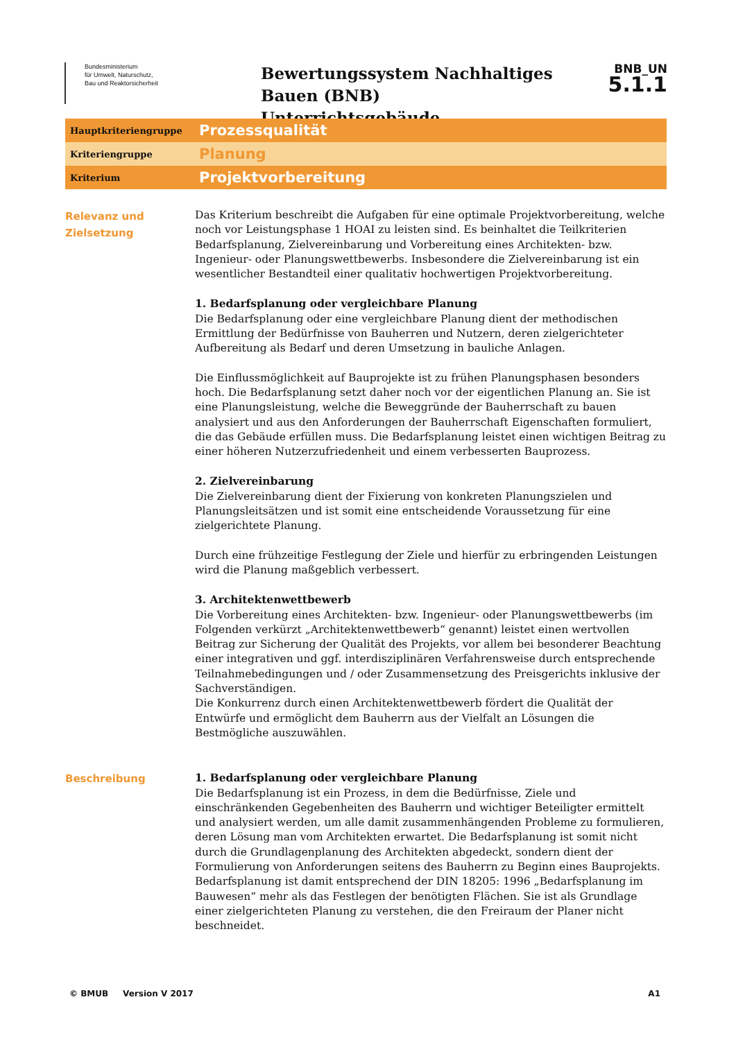Bundesministerium
für Umwelt, Naturschutz,
Bau und Reaktorsicherheit
Bewertungssystem Nachhaltiges Bauen (BNB)
Unterrichtsgebäude
BNB_UN
5.1.1
Hauptkriteriengruppe
Prozessqualität
Kriteriengruppe
Planung
Kriterium
Projektvorbereitung
Relevanz und Zielsetzung
Das Kriterium beschreibt die Aufgaben für eine optimale Projektvorbereitung, welche noch vor Leistungsphase 1 HOAI zu leisten sind. Es beinhaltet die Teilkriterien Bedarfsplanung, Zielvereinbarung und Vorbereitung eines Architekten- bzw. Ingenieur- oder Planungswettbewerbs. Insbesondere die Zielvereinbarung ist ein wesentlicher Bestandteil einer qualitativ hochwertigen Projektvorbereitung.
1. Bedarfsplanung oder vergleichbare Planung
Die Bedarfsplanung oder eine vergleichbare Planung dient der methodischen Ermittlung der Bedürfnisse von Bauherren und Nutzern, deren zielgerichteter Aufbereitung als Bedarf und deren Umsetzung in bauliche Anlagen.
Die Einflussmöglichkeit auf Bauprojekte ist zu frühen Planungsphasen besonders hoch. Die Bedarfsplanung setzt daher noch vor der eigentlichen Planung an. Sie ist eine Planungsleistung, welche die Beweggründe der Bauherrschaft zu bauen analysiert und aus den Anforderungen der Bauherrschaft Eigenschaften formuliert, die das Gebäude erfüllen muss. Die Bedarfsplanung leistet einen wichtigen Beitrag zu einer höheren Nutzerzufriedenheit und einem verbesserten Bauprozess.
2. Zielvereinbarung
Die Zielvereinbarung dient der Fixierung von konkreten Planungszielen und Planungsleitsätzen und ist somit eine entscheidende Voraussetzung für eine zielgerichtete Planung.
Durch eine frühzeitige Festlegung der Ziele und hierfür zu erbringenden Leistungen wird die Planung maßgeblich verbessert.
3. Architektenwettbewerb
Die Vorbereitung eines Architekten- bzw. Ingenieur- oder Planungswettbewerbs (im Folgenden verkürzt „Architektenwettbewerb“ genannt) leistet einen wertvollen Beitrag zur Sicherung der Qualität des Projekts, vor allem bei besonderer Beachtung einer integrativen und ggf. interdisziplinären Verfahrensweise durch entsprechende Teilnahmebedingungen und / oder Zusammensetzung des Preisgerichts inklusive der Sachverständigen.
Die Konkurrenz durch einen Architektenwettbewerb fördert die Qualität der Entwürfe und ermöglicht dem Bauherrn aus der Vielfalt an Lösungen die Bestmögliche auszuwählen.
Beschreibung
1. Bedarfsplanung oder vergleichbare Planung
Die Bedarfsplanung ist ein Prozess, in dem die Bedürfnisse, Ziele und einschränkenden Gegebenheiten des Bauherrn und wichtiger Beteiligter ermittelt und analysiert werden, um alle damit zusammenhängenden Probleme zu formulieren, deren Lösung man vom Architekten erwartet. Die Bedarfsplanung ist somit nicht durch die Grundlagenplanung des Architekten abgedeckt, sondern dient der Formulierung von Anforderungen seitens des Bauherrn zu Beginn eines Bauprojekts. Bedarfsplanung ist damit entsprechend der DIN 18205: 1996 „Bedarfsplanung im Bauwesen“ mehr als das Festlegen der benötigten Flächen. Sie ist als Grundlage einer zielgerichteten Planung zu verstehen, die den Freiraum der Planer nicht beschneidet.
© BMUB Version V 2017 A1